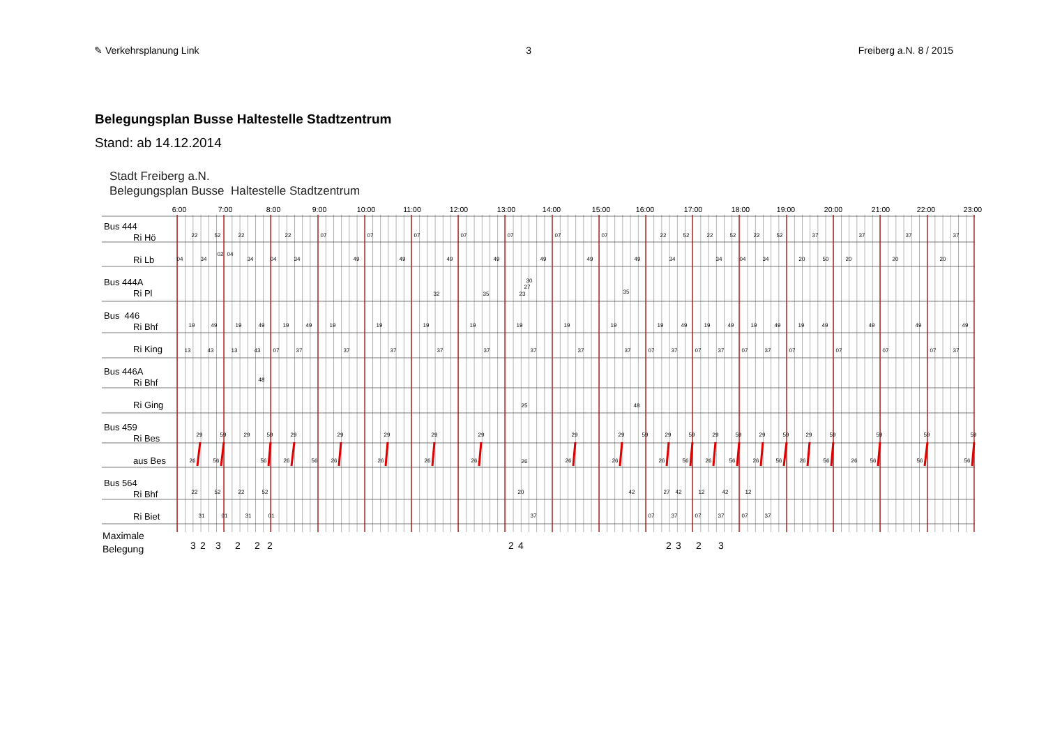✎ Verkehrsplanung Link 3 Freiberg a.N. 8 / 2015
Belegungsplan Busse Haltestelle Stadtzentrum
Stand: ab 14.12.2014
Stadt Freiberg a.N.
Belegungsplan Busse Haltestelle Stadtzentrum
6:00
7:00
8:00
9:00
10:00
11:00
12:00
13:00
14:00
15:00
16:00
17:00
18:00
19:00
20:00
21:00
22:00
23:00
Bus 444
Ri Hö
22
52
22
22
07
07
07
07
07
07
07
22
52
22
52
22
52
37
37
37
37
Ri Lb
04
34
02
04
34
04
34
49
49
49
49
49
49
49
34
34
04
34
20
50
20
20
20
Bus 444A
Ri Pl
32
35
23
27
30
35
Bus 446
Ri Bhf
19
49
19
49
19
49
19
19
19
19
19
19
19
19
49
19
49
19
49
19
49
49
49
49
Ri King
13
43
13
43
07
37
37
37
37
37
37
37
37
07
37
07
37
07
37
07
07
07
07
37
Bus 446A
Ri Bhf
48
Ri Ging
25
48
Bus 459
Ri Bes
29
59
29
59
29
29
29
29
29
29
29
59
29
59
29
59
29
59
29
59
59
59
59
aus Bes
26
56
56
26
56
26
26
26
26
26
26
26
26
56
26
56
26
56
26
56
26
56
56
56
Bus 564
Ri Bhf
22
52
22
52
20
42
27
42
12
42
12
Ri Biet
31
01
31
01
37
07
37
07
37
07
37
Maximale
Belegung
3
2
3
2
2
2
2
4
2
3
2
3